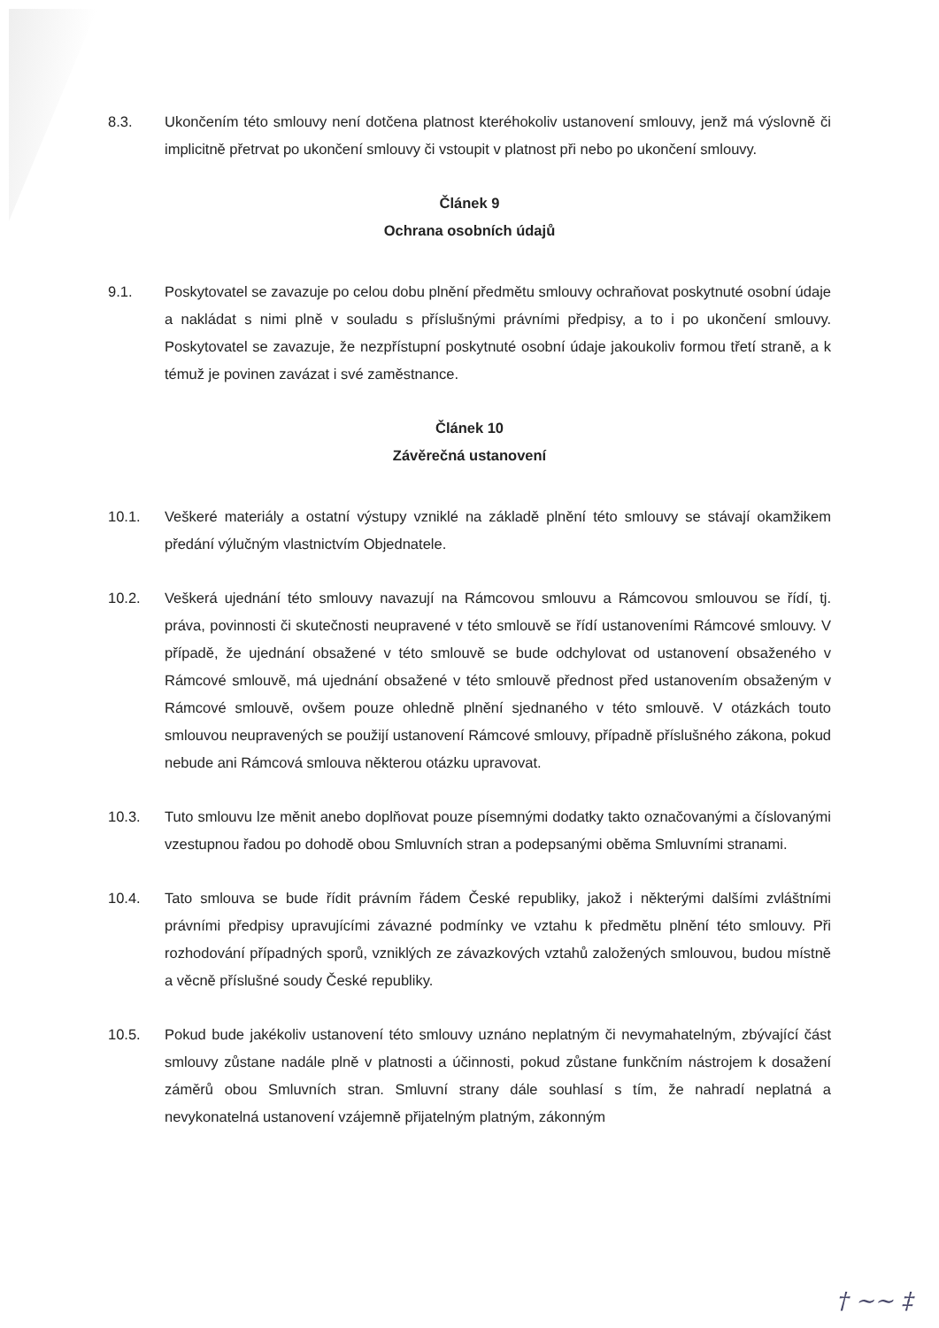8.3. Ukončením této smlouvy není dotčena platnost kteréhokoliv ustanovení smlouvy, jenž má výslovně či implicitně přetrvat po ukončení smlouvy či vstoupit v platnost při nebo po ukončení smlouvy.
Článek 9
Ochrana osobních údajů
9.1. Poskytovatel se zavazuje po celou dobu plnění předmětu smlouvy ochraňovat poskytnuté osobní údaje a nakládat s nimi plně v souladu s příslušnými právními předpisy, a to i po ukončení smlouvy. Poskytovatel se zavazuje, že nezpřístupní poskytnuté osobní údaje jakoukoliv formou třetí straně, a k témuž je povinen zavázat i své zaměstnance.
Článek 10
Závěrečná ustanovení
10.1. Veškeré materiály a ostatní výstupy vzniklé na základě plnění této smlouvy se stávají okamžikem předání výlučným vlastnictvím Objednatele.
10.2. Veškerá ujednání této smlouvy navazují na Rámcovou smlouvu a Rámcovou smlouvou se řídí, tj. práva, povinnosti či skutečnosti neupravené v této smlouvě se řídí ustanoveními Rámcové smlouvy. V případě, že ujednání obsažené v této smlouvě se bude odchylovat od ustanovení obsaženého v Rámcové smlouvě, má ujednání obsažené v této smlouvě přednost před ustanovením obsaženým v Rámcové smlouvě, ovšem pouze ohledně plnění sjednaného v této smlouvě. V otázkách touto smlouvou neupravených se použijí ustanovení Rámcové smlouvy, případně příslušného zákona, pokud nebude ani Rámcová smlouva některou otázku upravovat.
10.3. Tuto smlouvu lze měnit anebo doplňovat pouze písemnými dodatky takto označovanými a číslovanými vzestupnou řadou po dohodě obou Smluvních stran a podepsanými oběma Smluvními stranami.
10.4. Tato smlouva se bude řídit právním řádem České republiky, jakož i některými dalšími zvláštními právními předpisy upravujícími závazné podmínky ve vztahu k předmětu plnění této smlouvy. Při rozhodování případných sporů, vzniklých ze závazkových vztahů založených smlouvou, budou místně a věcně příslušné soudy České republiky.
10.5. Pokud bude jakékoliv ustanovení této smlouvy uznáno neplatným či nevymahatelným, zbývající část smlouvy zůstane nadále plně v platnosti a účinnosti, pokud zůstane funkčním nástrojem k dosažení záměrů obou Smluvních stran. Smluvní strany dále souhlasí s tím, že nahradí neplatná a nevykonatelná ustanovení vzájemně přijatelným platným, zákonným
† ~~ ‡